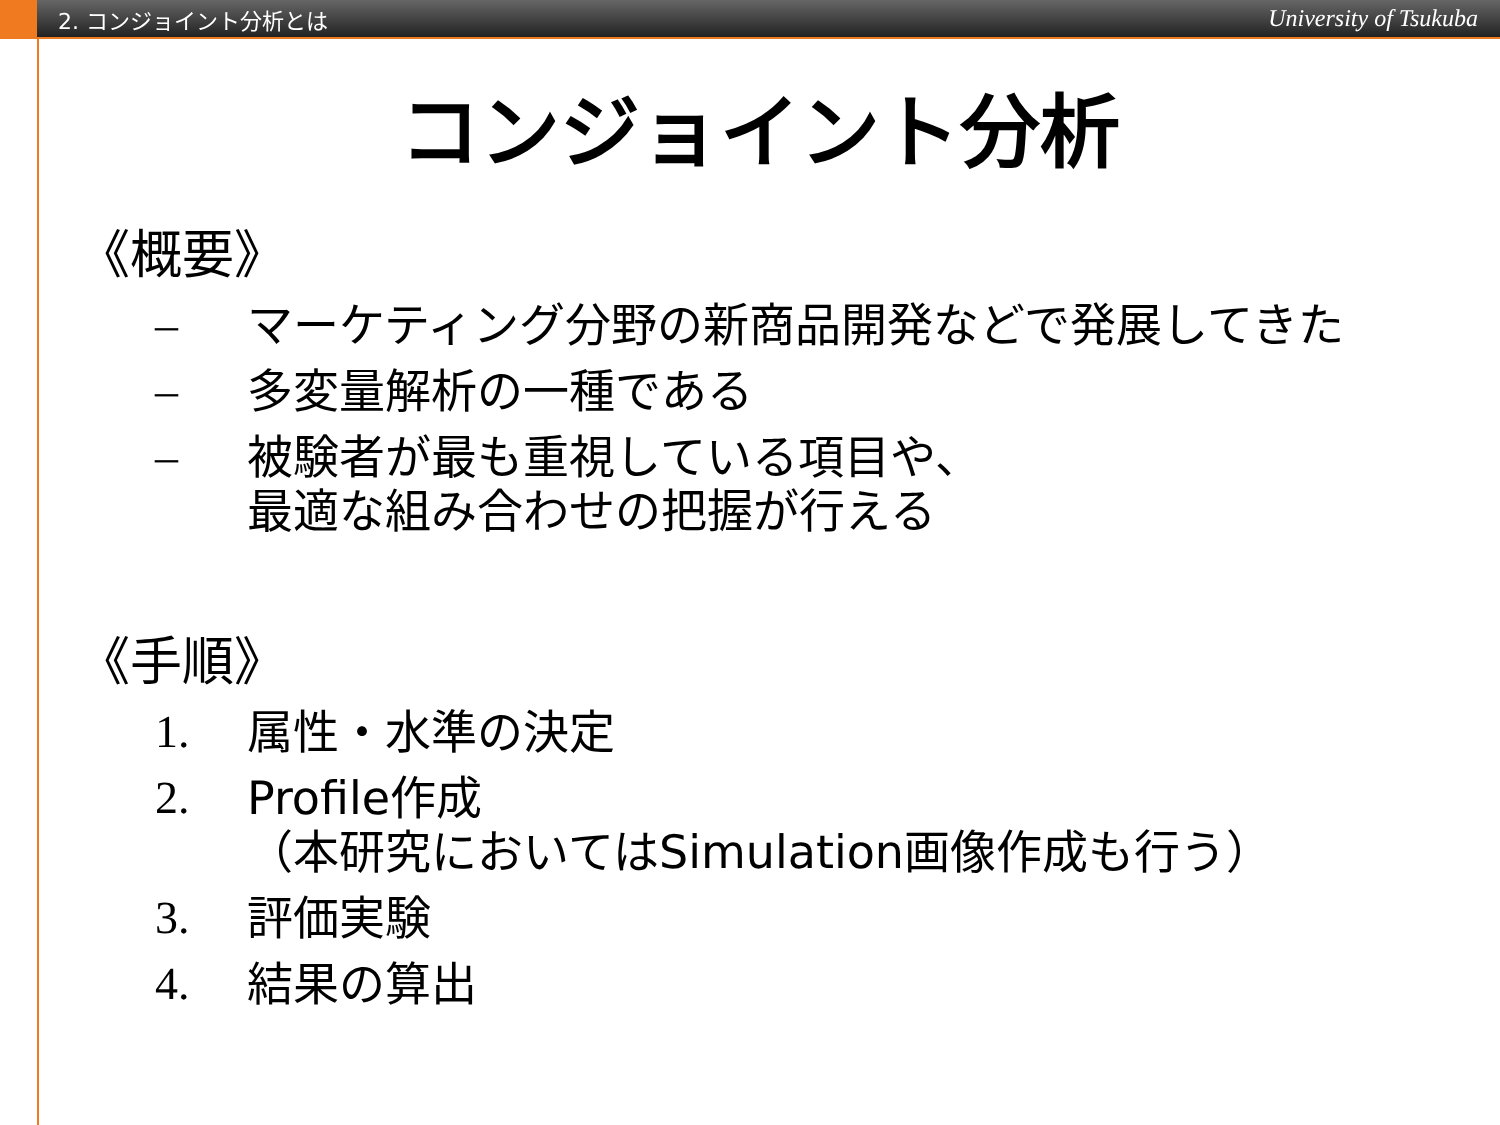2. コンジョイント分析とは University of Tsukuba
コンジョイント分析
《概要》
– マーケティング分野の新商品開発などで発展してきた
– 多変量解析の一種である
– 被験者が最も重視している項目や、
最適な組み合わせの把握が行える
《手順》
1. 属性・水準の決定
2. Profile作成
（本研究においてはSimulation画像作成も行う）
3. 評価実験
4. 結果の算出